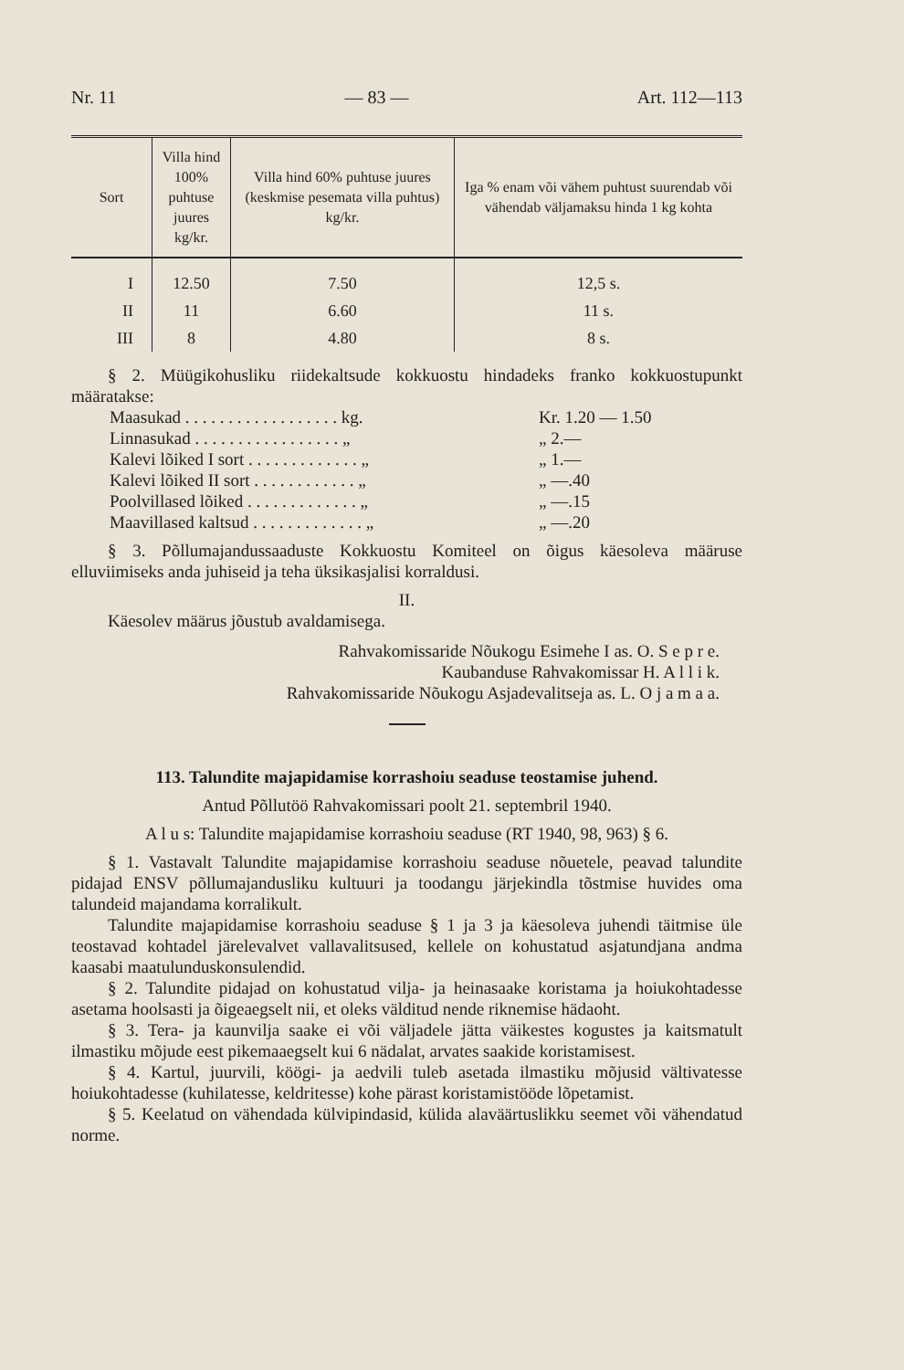Nr. 11 — 83 — Art. 112—113
| Sort | Villa hind 100% puhtuse juures kg/kr. | Villa hind 60% puhtuse juures (keskmise pesemata villa puhtus) kg/kr. | Iga % enam või vähem puhtust suurendab või vähendab väljamaksu hinda 1 kg kohta |
| --- | --- | --- | --- |
| I | 12.50 | 7.50 | 12,5 s. |
| II | 11 | 6.60 | 11 s. |
| III | 8 | 4.80 | 8 s. |
§ 2. Müügikohusliku riidekaltsude kokkuostu hindadeks franko kokkuostupunkt määratakse:
Maasukad . . . . . . . . . . . . . . . . . . kg. Kr. 1.20 — 1.50
Linnasukad . . . . . . . . . . . . . . . . . „ „ 2.—
Kalevi lõiked I sort . . . . . . . . . . . . . „ „ 1.—
Kalevi lõiked II sort . . . . . . . . . . . . „ „ —.40
Poolvillased lõiked . . . . . . . . . . . . . „ „ —.15
Maavillased kaltsud . . . . . . . . . . . . . „ „ —.20
§ 3. Põllumajandussaaduste Kokkuostu Komiteel on õigus käesoleva määruse elluviimiseks anda juhiseid ja teha üksikasjalisi korraldusi.
II.
Käesolev määrus jõustub avaldamisega.
Rahvakomissaride Nõukogu Esimehe I as. O. S e p r e.
Kaubanduse Rahvakomissar H. A l l i k.
Rahvakomissaride Nõukogu Asjadevalitseja as. L. O j a m a a.
113. Talundite majapidamise korrashoiu seaduse teostamise juhend.
Antud Põllutöö Rahvakomissari poolt 21. septembril 1940.
A l u s: Talundite majapidamise korrashoiu seaduse (RT 1940, 98, 963) § 6.
§ 1. Vastavalt Talundite majapidamise korrashoiu seaduse nõuetele, peavad talundite pidajad ENSV põllumajandusliku kultuuri ja toodangu järjekindla tõstmise huvides oma talundeid majandama korralikult.
Talundite majapidamise korrashoiu seaduse § 1 ja 3 ja käesoleva juhendi täitmise üle teostavad kohtadel järelevalvet vallavalitsused, kellele on kohustatud asjatundjana andma kaasabi maatulunduskonsulendid.
§ 2. Talundite pidajad on kohustatud vilja- ja heinasaake koristama ja hoiukohtadesse asetama hoolsasti ja õigeaegselt nii, et oleks välditud nende riknemise hädaoht.
§ 3. Tera- ja kaunvilja saake ei või väljadele jätta väikestes kogustes ja kaitsmatult ilmastiku mõjude eest pikemaaegselt kui 6 nädalat, arvates saakide koristamisest.
§ 4. Kartul, juurvili, köögi- ja aedvili tuleb asetada ilmastiku mõjusid vältivatesse hoiukohtadesse (kuhilatesse, keldritesse) kohe pärast koristamistööde lõpetamist.
§ 5. Keelatud on vähendada külvipindasid, külida alaväärtuslikku seemet või vähendatud norme.